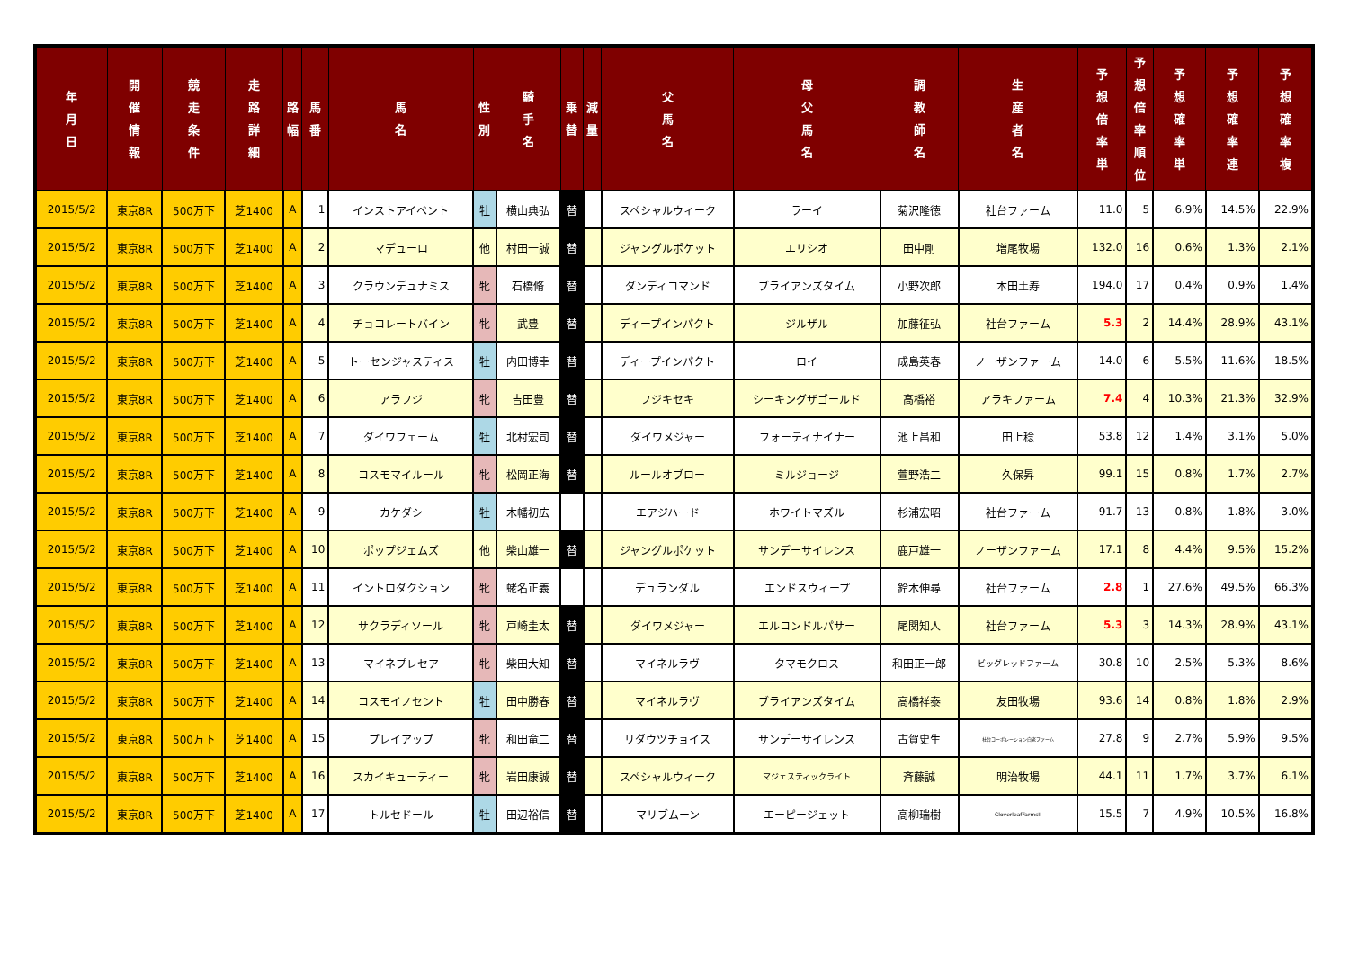| 年 月 日 | 開 催 情 報 | 競 走 条 件 | 走 路 詳 細 | 路 幅 | 馬 番 | 馬 名 | 性 別 | 騎 手 名 | 乗 替 | 減 量 | 父 馬 名 | 母 父 馬 名 | 調 教 師 名 | 生 産 者 名 | 予 想 倍 率 単 | 予 想 倍 率 順 位 | 予 想 確 率 単 | 予 想 確 率 連 | 予 想 確 率 複 |
| --- | --- | --- | --- | --- | --- | --- | --- | --- | --- | --- | --- | --- | --- | --- | --- | --- | --- | --- | --- |
| 2015/5/2 | 東京8R | 500万下 | 芝1400 | A | 1 | インストアイベント | 牡 | 横山典弘 | 替 | | スペシャルウィーク | ラーイ | 菊沢隆徳 | 社台ファーム | 11.0 | 5 | 6.9% | 14.5% | 22.9% |
| 2015/5/2 | 東京8R | 500万下 | 芝1400 | A | 2 | マデューロ | 他 | 村田一誠 | 替 | | ジャングルポケット | エリシオ | 田中剛 | 増尾牧場 | 132.0 | 16 | 0.6% | 1.3% | 2.1% |
| 2015/5/2 | 東京8R | 500万下 | 芝1400 | A | 3 | クラウンデュナミス | 牝 | 石橋脩 | 替 | | ダンディコマンド | ブライアンズタイム | 小野次郎 | 本田土寿 | 194.0 | 17 | 0.4% | 0.9% | 1.4% |
| 2015/5/2 | 東京8R | 500万下 | 芝1400 | A | 4 | チョコレートバイン | 牝 | 武豊 | 替 | | ディープインパクト | ジルザル | 加藤征弘 | 社台ファーム | 5.3 | 2 | 14.4% | 28.9% | 43.1% |
| 2015/5/2 | 東京8R | 500万下 | 芝1400 | A | 5 | トーセンジャスティス | 牡 | 内田博幸 | 替 | | ディープインパクト | ロイ | 成島英春 | ノーザンファーム | 14.0 | 6 | 5.5% | 11.6% | 18.5% |
| 2015/5/2 | 東京8R | 500万下 | 芝1400 | A | 6 | アラフジ | 牝 | 吉田豊 | 替 | | フジキセキ | シーキングザゴールド | 高橋裕 | アラキファーム | 7.4 | 4 | 10.3% | 21.3% | 32.9% |
| 2015/5/2 | 東京8R | 500万下 | 芝1400 | A | 7 | ダイワフェーム | 牡 | 北村宏司 | 替 | | ダイワメジャー | フォーティナイナー | 池上昌和 | 田上稔 | 53.8 | 12 | 1.4% | 3.1% | 5.0% |
| 2015/5/2 | 東京8R | 500万下 | 芝1400 | A | 8 | コスモマイルール | 牝 | 松岡正海 | 替 | | ルールオブロー | ミルジョージ | 萱野浩二 | 久保昇 | 99.1 | 15 | 0.8% | 1.7% | 2.7% |
| 2015/5/2 | 東京8R | 500万下 | 芝1400 | A | 9 | カケダシ | 牡 | 木幡初広 | | | エアジハード | ホワイトマズル | 杉浦宏昭 | 社台ファーム | 91.7 | 13 | 0.8% | 1.8% | 3.0% |
| 2015/5/2 | 東京8R | 500万下 | 芝1400 | A | 10 | ポップジェムズ | 他 | 柴山雄一 | 替 | | ジャングルポケット | サンデーサイレンス | 鹿戸雄一 | ノーザンファーム | 17.1 | 8 | 4.4% | 9.5% | 15.2% |
| 2015/5/2 | 東京8R | 500万下 | 芝1400 | A | 11 | イントロダクション | 牝 | 蛯名正義 | | | デュランダル | エンドスウィープ | 鈴木伸尋 | 社台ファーム | 2.8 | 1 | 27.6% | 49.5% | 66.3% |
| 2015/5/2 | 東京8R | 500万下 | 芝1400 | A | 12 | サクラディソール | 牝 | 戸崎圭太 | 替 | | ダイワメジャー | エルコンドルパサー | 尾関知人 | 社台ファーム | 5.3 | 3 | 14.3% | 28.9% | 43.1% |
| 2015/5/2 | 東京8R | 500万下 | 芝1400 | A | 13 | マイネプレセア | 牝 | 柴田大知 | 替 | | マイネルラヴ | タマモクロス | 和田正一郎 | ビッグレッドファーム | 30.8 | 10 | 2.5% | 5.3% | 8.6% |
| 2015/5/2 | 東京8R | 500万下 | 芝1400 | A | 14 | コスモイノセント | 牡 | 田中勝春 | 替 | | マイネルラヴ | ブライアンズタイム | 高橋祥泰 | 友田牧場 | 93.6 | 14 | 0.8% | 1.8% | 2.9% |
| 2015/5/2 | 東京8R | 500万下 | 芝1400 | A | 15 | プレイアップ | 牝 | 和田竜二 | 替 | | リダウツチョイス | サンデーサイレンス | 古賀史生 | 社台コーポレーション白老ファーム | 27.8 | 9 | 2.7% | 5.9% | 9.5% |
| 2015/5/2 | 東京8R | 500万下 | 芝1400 | A | 16 | スカイキューティー | 牝 | 岩田康誠 | 替 | | スペシャルウィーク | マジェスティックライト | 斉藤誠 | 明治牧場 | 44.1 | 11 | 1.7% | 3.7% | 6.1% |
| 2015/5/2 | 東京8R | 500万下 | 芝1400 | A | 17 | トルセドール | 牡 | 田辺裕信 | 替 | | マリブムーン | エーピージェット | 高柳瑞樹 | CloverleafFarmsII | 15.5 | 7 | 4.9% | 10.5% | 16.8% |